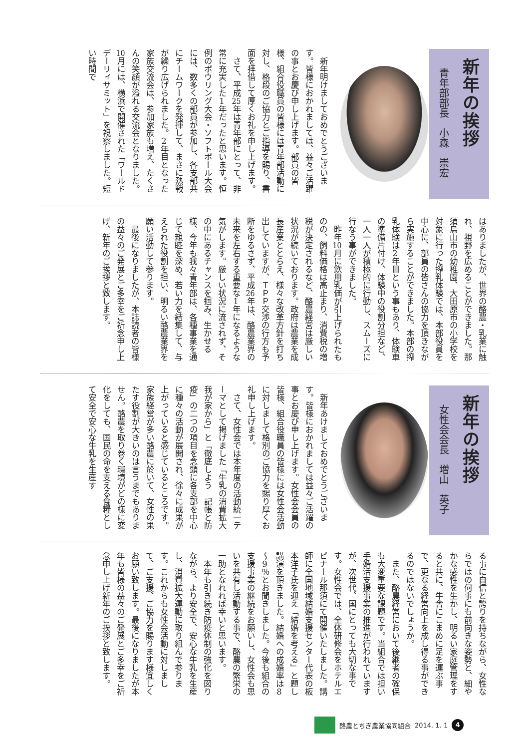新年の挨拶
青年部部長　小森　崇宏
新年明けましておめでとうございます。皆様におかれましては、益々ご活躍の事とお慶び申し上げます。部員の皆様、組合役職員の皆様には青年部活動に対し、格段のご協力とご指導を賜り、書面を拝借して厚くお礼を申し上げます。
さて、平成25年は青年部にとって、非常に充実した1年だったと思います。恒例のボウリング大会・ソフトボール大会には、数多くの部員が参加し、各支部共にチームワークを発揮して、まさに熱戦が繰り広げられました。2年目となった家族交流会は、参加家族も増え、たくさんの笑顔が溢れる交流会となりました。10月には、横浜で開催された「ワールドデーリィサミット」を視察しました。短い時間で
はありましたが、世界の酪農・乳業に触れ、視野を広めることができました。那須烏山市の幼稚園、大田原市の小学校を対象に行った搾乳体験では、本部役員を中心に、部員の皆さんの協力を頂きながら実施することができました。本部の搾乳体験は2年目という事もあり、体験車の準備片付け、体験中の役割分担など、一人一人が積極的に行動し、スムーズに行なう事ができました。
昨年10月に飲用乳価が引上げられたものの、飼料価格は高止まり、消費税の増税が決定されるなど、酪農経営は厳しい状況が続いております。政府は農業を成長産業ととらえ、様々な改革方針を打ち出していますが、ＴＰＰ交渉の行方も予断をゆるさず、平成26年は、酪農業界の未来を左右する重要な1年になるような気がします。厳しい状況に流されず、その中にあるチャンスを掴み、生かせる様、今年も我々青年部は、各種事業を通じて親睦を深め、若い力を結集して、与えられた役割を担い、明るい酪農業界を願い活動して参ります。
最後になりましたが、本誌読者の皆様の益々のご発展とご多幸をご祈念申し上げ、新年のご挨拶と致します。
新年の挨拶
女性会会長　増山　英子
新年あけましておめでとうございます。皆様におかれましては益々ご活躍の事とお慶び申し上げます。女性会会員の皆様、組合役職員の皆様には女性会活動に対しまして格別のご協力を賜り厚くお礼申し上げます。
さて、女性会では本年度の活動統一テーマとして掲げました「牛乳の消費拡大　我が家から」と「徹底しよう　記帳と防疫」の二つの項目を念頭に各支部を中心に種々の活動が展開され、徐々に成果が上がっていると感じているところです。家族経営が多い酪農に於いて、女性の果たす役割が大きいのは言うまでもありません。酪農を取り巻く環境がどの様に変化をしても、国民の命を支える食糧として安全で安心な牛乳を生産す
る事に自信と誇りを持ちながら、女性ならではの何事にも前向きな姿勢と、細やかな感性を生かし、明るい家庭管理をすると共に、牛舎にこまめに足を運ぶ事で、更なる経営向上を成し得る事ができるのではないでしょうか。
また、酪農経営において後継者の確保も大変重要な課題です。当組合では担い手婚活支援事業の推進が行われていますが、次世代、国にとっても大切な事です。女性会では、全体研修会をホテルエピナール那須にて開催いたしました。講師に全国地域結婚支援センター代表の板本洋子氏を迎え「結婚を考える」と題し講演を頂きました。結婚への成婚率は8～9％とお聞きしました。今後も組合の支援事業の継続をお願いし、女性会も思いを共有し活動する事で、酪農の繁栄の一助となれれば幸いと思います。
本年も引き続き防疫体制の強化を図りながら、より安全で、安心な牛乳を生産し、消費拡大運動に取り組んで参ります。これからも女性会活動に対しまして、ご支援、ご協力を賜ります様宜しくお願い致します。最後になりましたが本年も皆様の益々のご発展とご多幸をご祈念申し上げ新年のご挨拶と致します。
酪農とちぎ農業協同組合 2014. 1. 1
4